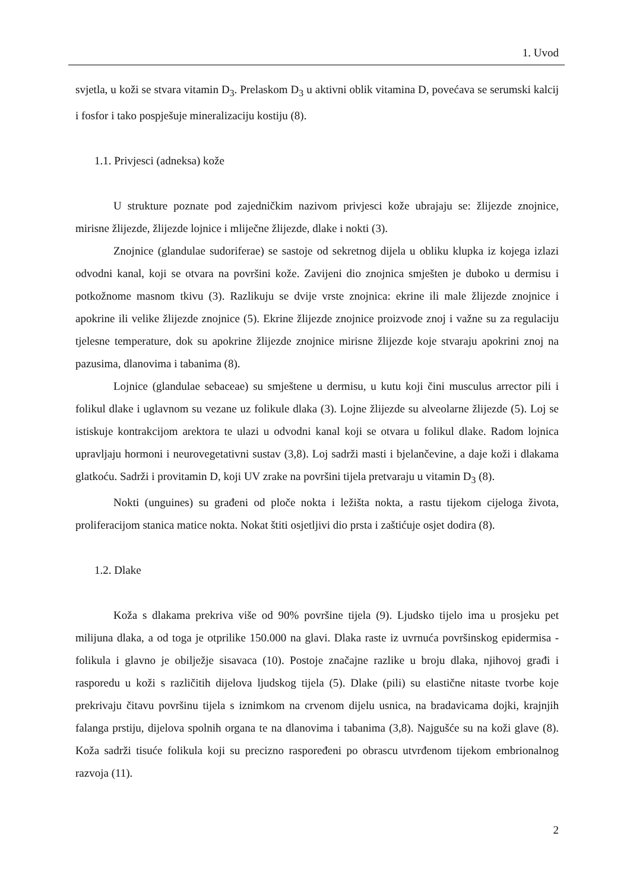1. Uvod
svjetla, u koži se stvara vitamin D<sub>3</sub>. Prelaskom D<sub>3</sub> u aktivni oblik vitamina D, povećava se serumski kalcij i fosfor i tako pospješuje mineralizaciju kostiju (8).
1.1. Privjesci (adneksa) kože
U strukture poznate pod zajedničkim nazivom privjesci kože ubrajaju se: žlijezde znojnice, mirisne žlijezde, žlijezde lojnice i mliječne žlijezde, dlake i nokti (3).
Znojnice (glandulae sudoriferae) se sastoje od sekretnog dijela u obliku klupka iz kojega izlazi odvodni kanal, koji se otvara na površini kože. Zavijeni dio znojnica smješten je duboko u dermisu i potkožnome masnom tkivu (3). Razlikuju se dvije vrste znojnica: ekrine ili male žlijezde znojnice i apokrine ili velike žlijezde znojnice (5). Ekrine žlijezde znojnice proizvode znoj i važne su za regulaciju tjelesne temperature, dok su apokrine žlijezde znojnice mirisne žlijezde koje stvaraju apokrini znoj na pazusima, dlanovima i tabanima (8).
Lojnice (glandulae sebaceae) su smještene u dermisu, u kutu koji čini musculus arrector pili i folikul dlake i uglavnom su vezane uz folikule dlaka (3). Lojne žlijezde su alveolarne žlijezde (5). Loj se istiskuje kontrakcijom arektora te ulazi u odvodni kanal koji se otvara u folikul dlake. Radom lojnica upravljaju hormoni i neurovegetativni sustav (3,8). Loj sadrži masti i bjelančevine, a daje koži i dlakama glatkoću. Sadrži i provitamin D, koji UV zrake na površini tijela pretvaraju u vitamin D<sub>3</sub> (8).
Nokti (unguines) su građeni od ploče nokta i ležišta nokta, a rastu tijekom cijeloga života, proliferacijom stanica matice nokta. Nokat štiti osjetljivi dio prsta i zaštićuje osjet dodira (8).
1.2. Dlake
Koža s dlakama prekriva više od 90% površine tijela (9). Ljudsko tijelo ima u prosjeku pet milijuna dlaka, a od toga je otprilike 150.000 na glavi. Dlaka raste iz uvrnuća površinskog epidermisa - folikula i glavno je obilježje sisavaca (10). Postoje značajne razlike u broju dlaka, njihovoj građi i rasporedu u koži s različitih dijelova ljudskog tijela (5). Dlake (pili) su elastične nitaste tvorbe koje prekrivaju čitavu površinu tijela s iznimkom na crvenom dijelu usnica, na bradavicama dojki, krajnjih falanga prstiju, dijelova spolnih organa te na dlanovima i tabanima (3,8). Najgušće su na koži glave (8). Koža sadrži tisuće folikula koji su precizno raspoređeni po obrascu utvrđenom tijekom embrionalnog razvoja (11).
2